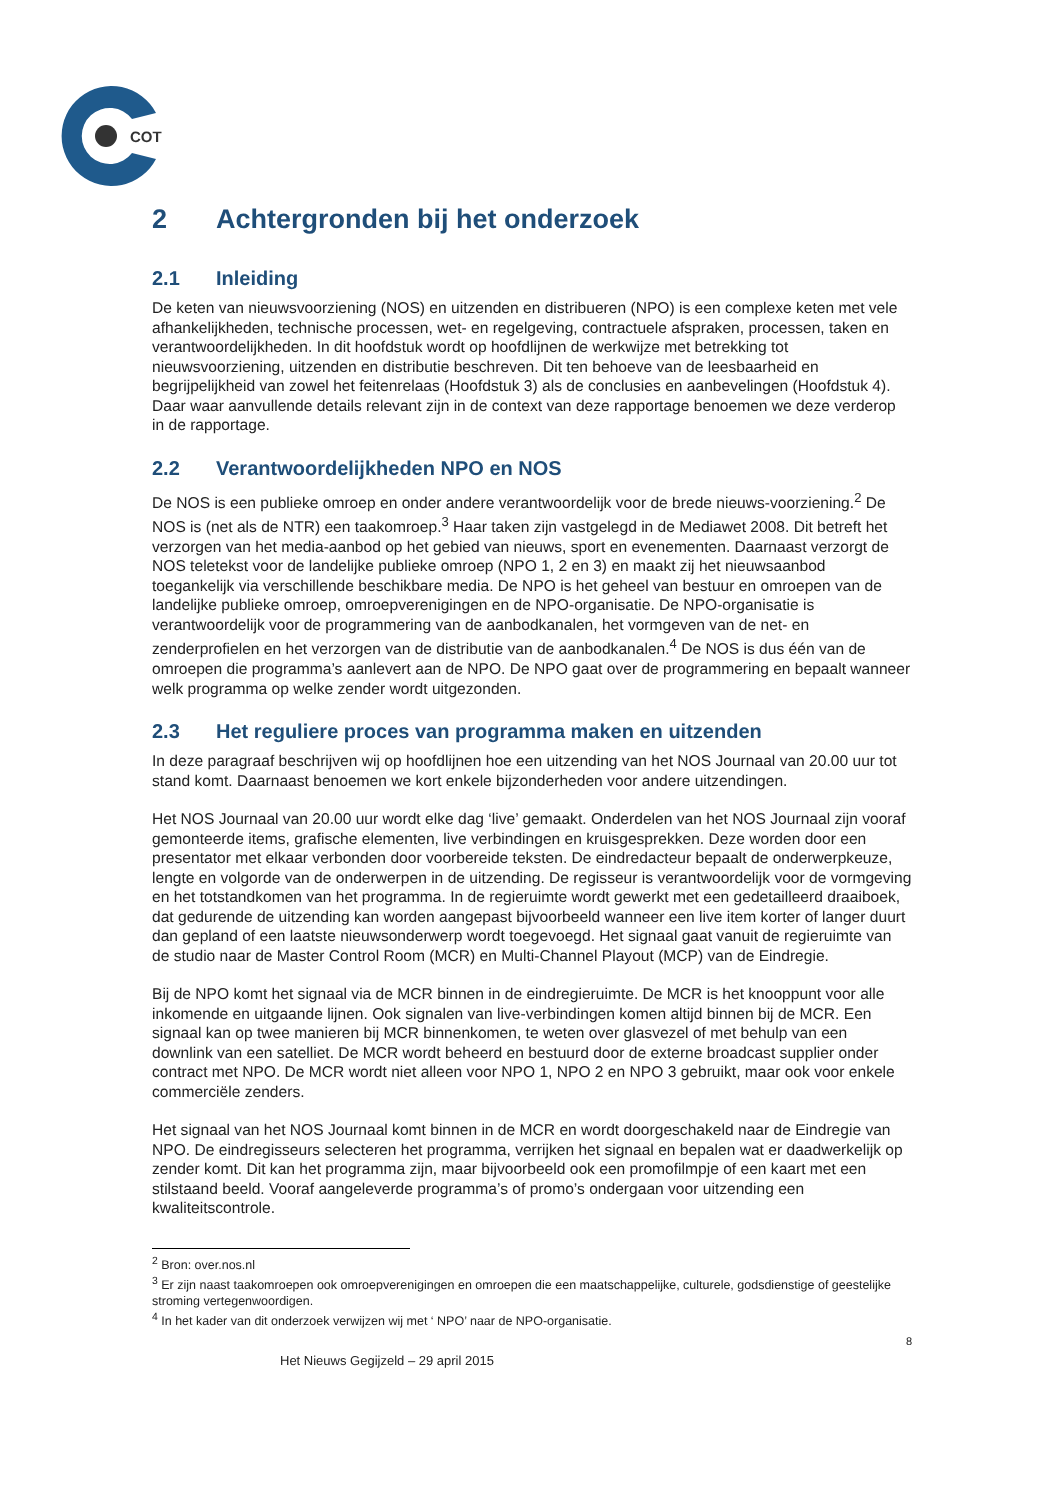COT
2 Achtergronden bij het onderzoek
2.1 Inleiding
De keten van nieuwsvoorziening (NOS) en uitzenden en distribueren (NPO) is een complexe keten met vele afhankelijkheden, technische processen, wet- en regelgeving, contractuele afspraken, processen, taken en verantwoordelijkheden. In dit hoofdstuk wordt op hoofdlijnen de werkwijze met betrekking tot nieuwsvoorziening, uitzenden en distributie beschreven. Dit ten behoeve van de leesbaarheid en begrijpelijkheid van zowel het feitenrelaas (Hoofdstuk 3) als de conclusies en aanbevelingen (Hoofdstuk 4). Daar waar aanvullende details relevant zijn in de context van deze rapportage benoemen we deze verderop in de rapportage.
2.2 Verantwoordelijkheden NPO en NOS
De NOS is een publieke omroep en onder andere verantwoordelijk voor de brede nieuws-voorziening.<sup>2</sup> De NOS is (net als de NTR) een taakomroep.<sup>3</sup> Haar taken zijn vastgelegd in de Mediawet 2008. Dit betreft het verzorgen van het media-aanbod op het gebied van nieuws, sport en evenementen. Daarnaast verzorgt de NOS teletekst voor de landelijke publieke omroep (NPO 1, 2 en 3) en maakt zij het nieuwsaanbod toegankelijk via verschillende beschikbare media. De NPO is het geheel van bestuur en omroepen van de landelijke publieke omroep, omroepverenigingen en de NPO-organisatie. De NPO-organisatie is verantwoordelijk voor de programmering van de aanbodkanalen, het vormgeven van de net- en zenderprofielen en het verzorgen van de distributie van de aanbodkanalen.<sup>4</sup> De NOS is dus één van de omroepen die programma’s aanlevert aan de NPO. De NPO gaat over de programmering en bepaalt wanneer welk programma op welke zender wordt uitgezonden.
2.3 Het reguliere proces van programma maken en uitzenden
In deze paragraaf beschrijven wij op hoofdlijnen hoe een uitzending van het NOS Journaal van 20.00 uur tot stand komt. Daarnaast benoemen we kort enkele bijzonderheden voor andere uitzendingen.
Het NOS Journaal van 20.00 uur wordt elke dag ‘live’ gemaakt. Onderdelen van het NOS Journaal zijn vooraf gemonteerde items, grafische elementen, live verbindingen en kruisgesprekken. Deze worden door een presentator met elkaar verbonden door voorbereide teksten. De eindredacteur bepaalt de onderwerpkeuze, lengte en volgorde van de onderwerpen in de uitzending. De regisseur is verantwoordelijk voor de vormgeving en het totstandkomen van het programma. In de regieruimte wordt gewerkt met een gedetailleerd draaiboek, dat gedurende de uitzending kan worden aangepast bijvoorbeeld wanneer een live item korter of langer duurt dan gepland of een laatste nieuwsonderwerp wordt toegevoegd. Het signaal gaat vanuit de regieruimte van de studio naar de Master Control Room (MCR) en Multi-Channel Playout (MCP) van de Eindregie.
Bij de NPO komt het signaal via de MCR binnen in de eindregieruimte. De MCR is het knooppunt voor alle inkomende en uitgaande lijnen. Ook signalen van live-verbindingen komen altijd binnen bij de MCR. Een signaal kan op twee manieren bij MCR binnenkomen, te weten over glasvezel of met behulp van een downlink van een satelliet. De MCR wordt beheerd en bestuurd door de externe broadcast supplier onder contract met NPO. De MCR wordt niet alleen voor NPO 1, NPO 2 en NPO 3 gebruikt, maar ook voor enkele commerciële zenders.
Het signaal van het NOS Journaal komt binnen in de MCR en wordt doorgeschakeld naar de Eindregie van NPO. De eindregisseurs selecteren het programma, verrijken het signaal en bepalen wat er daadwerkelijk op zender komt. Dit kan het programma zijn, maar bijvoorbeeld ook een promofilmpje of een kaart met een stilstaand beeld. Vooraf aangeleverde programma’s of promo’s ondergaan voor uitzending een kwaliteitscontrole.
<sup>2</sup> Bron: over.nos.nl
<sup>3</sup> Er zijn naast taakomroepen ook omroepverenigingen en omroepen die een maatschappelijke, culturele, godsdienstige of geestelijke stroming vertegenwoordigen.
<sup>4</sup> In het kader van dit onderzoek verwijzen wij met ‘ NPO’ naar de NPO-organisatie.
8
Het Nieuws Gegijzeld – 29 april 2015